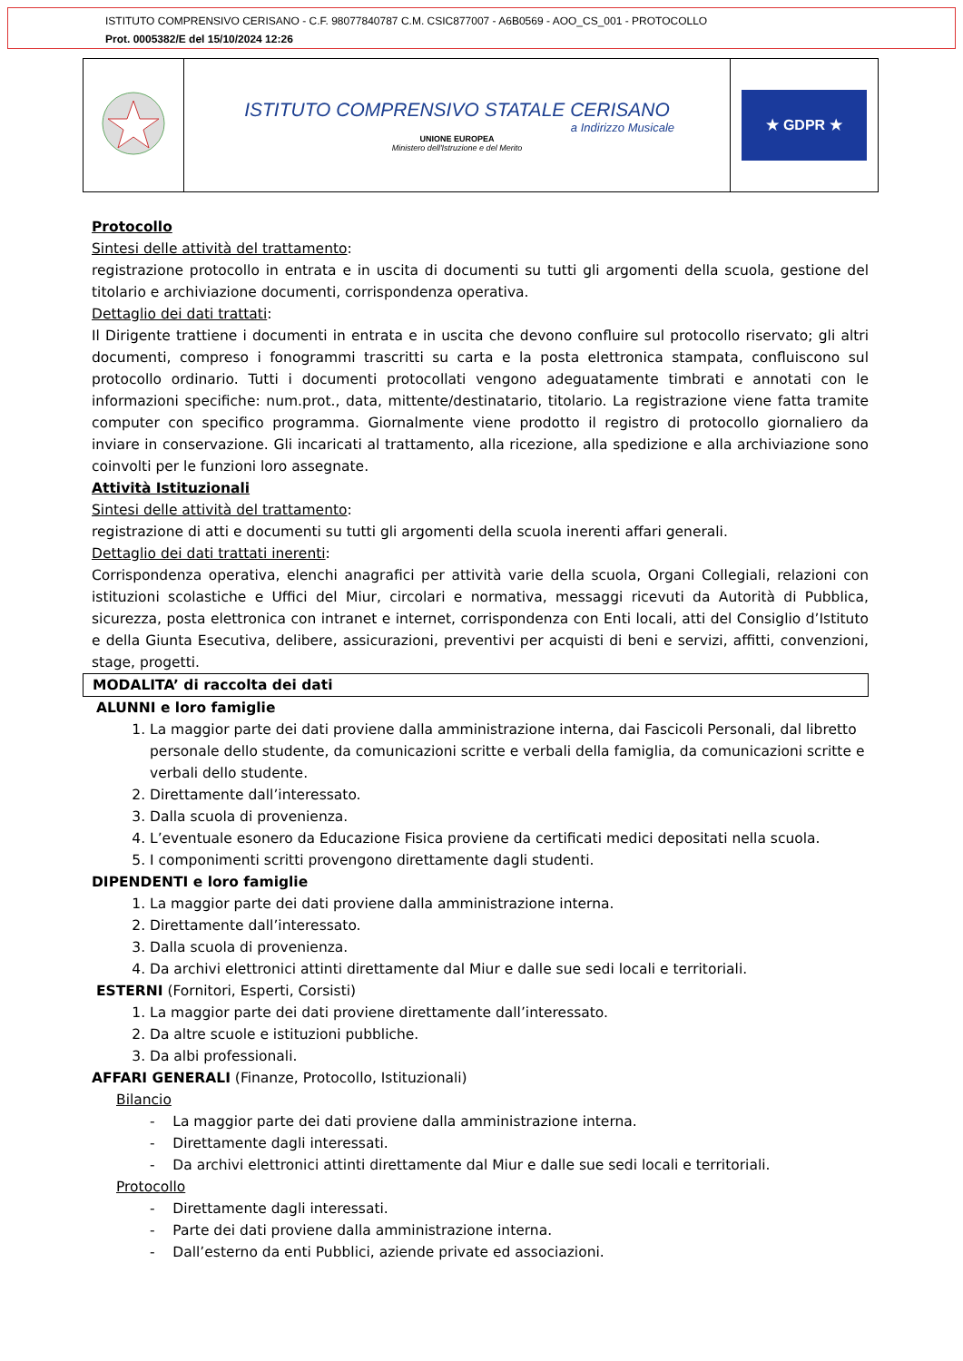ISTITUTO COMPRENSIVO CERISANO - C.F. 98077840787 C.M. CSIC877007 - A6B0569 - AOO_CS_001 - PROTOCOLLO
Prot. 0005382/E del 15/10/2024 12:26
| | ISTITUTO COMPRENSIVO STATALE CERISANO a Indirizzo Musicale UNIONE EUROPEA Ministero dell'Istruzione e del Merito | ★ GDPR ★ |
Protocollo
Sintesi delle attività del trattamento:
registrazione protocollo in entrata e in uscita di documenti su tutti gli argomenti della scuola, gestione del titolario e archiviazione documenti, corrispondenza operativa.
Dettaglio dei dati trattati:
Il Dirigente trattiene i documenti in entrata e in uscita che devono confluire sul protocollo riservato; gli altri documenti, compreso i fonogrammi trascritti su carta e la posta elettronica stampata, confluiscono sul protocollo ordinario. Tutti i documenti protocollati vengono adeguatamente timbrati e annotati con le informazioni specifiche: num.prot., data, mittente/destinatario, titolario. La registrazione viene fatta tramite computer con specifico programma. Giornalmente viene prodotto il registro di protocollo giornaliero da inviare in conservazione. Gli incaricati al trattamento, alla ricezione, alla spedizione e alla archiviazione sono coinvolti per le funzioni loro assegnate.
Attività Istituzionali
Sintesi delle attività del trattamento:
registrazione di atti e documenti su tutti gli argomenti della scuola inerenti affari generali.
Dettaglio dei dati trattati inerenti:
Corrispondenza operativa, elenchi anagrafici per attività varie della scuola, Organi Collegiali, relazioni con istituzioni scolastiche e Uffici del Miur, circolari e normativa, messaggi ricevuti da Autorità di Pubblica, sicurezza, posta elettronica con intranet e internet, corrispondenza con Enti locali, atti del Consiglio d’Istituto e della Giunta Esecutiva, delibere, assicurazioni, preventivi per acquisti di beni e servizi, affitti, convenzioni, stage, progetti.
MODALITA’ di raccolta dei dati
ALUNNI e loro famiglie
1. La maggior parte dei dati proviene dalla amministrazione interna, dai Fascicoli Personali, dal libretto personale dello studente, da comunicazioni scritte e verbali della famiglia, da comunicazioni scritte e verbali dello studente.
2. Direttamente dall’interessato.
3. Dalla scuola di provenienza.
4. L’eventuale esonero da Educazione Fisica proviene da certificati medici depositati nella scuola.
5. I componimenti scritti provengono direttamente dagli studenti.
DIPENDENTI e loro famiglie
1. La maggior parte dei dati proviene dalla amministrazione interna.
2. Direttamente dall’interessato.
3. Dalla scuola di provenienza.
4. Da archivi elettronici attinti direttamente dal Miur e dalle sue sedi locali e territoriali.
ESTERNI (Fornitori, Esperti, Corsisti)
1. La maggior parte dei dati proviene direttamente dall’interessato.
2. Da altre scuole e istituzioni pubbliche.
3. Da albi professionali.
AFFARI GENERALI (Finanze, Protocollo, Istituzionali)
Bilancio
- La maggior parte dei dati proviene dalla amministrazione interna.
- Direttamente dagli interessati.
- Da archivi elettronici attinti direttamente dal Miur e dalle sue sedi locali e territoriali.
Protocollo
- Direttamente dagli interessati.
- Parte dei dati proviene dalla amministrazione interna.
- Dall’esterno da enti Pubblici, aziende private ed associazioni.